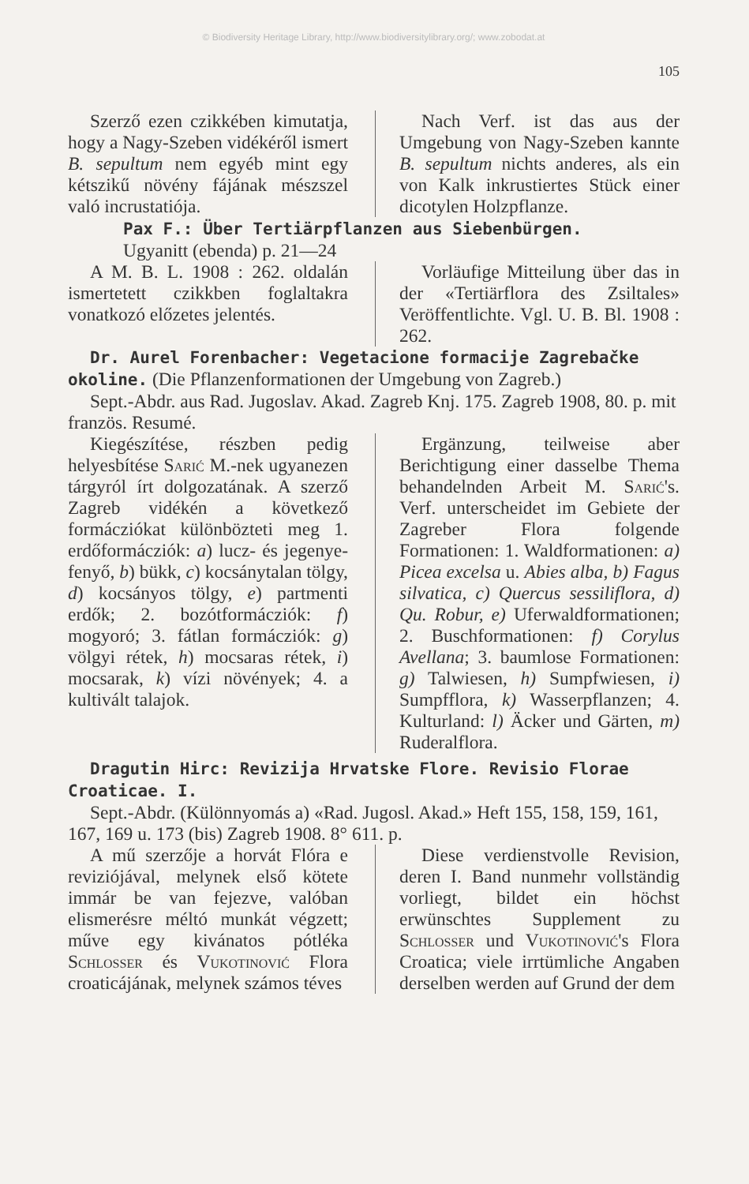© Biodiversity Heritage Library, http://www.biodiversitylibrary.org/; www.zobodat.at
105
Szerző ezen czikkében kimutatja, hogy a Nagy-Szeben vidékéről ismert B. sepultum nem egyéb mint egy kétszikű növény fájának mészszel való incrustatiója.
Nach Verf. ist das aus der Umgebung von Nagy-Szeben kannte B. sepultum nichts anderes, als ein von Kalk inkrustiertes Stück einer dicotylen Holzpflanze.
Pax F.: Über Tertiärpflanzen aus Siebenbürgen.
Ugyanitt (ebenda) p. 21—24
A M. B. L. 1908 : 262. oldalán ismertetett czikkben foglaltakra vonatkozó előzetes jelentés.
Vorläufige Mitteilung über das in der «Tertiärflora des Zsiltales» Veröffentlichte. Vgl. U. B. Bl. 1908 : 262.
Dr. Aurel Forenbacher: Vegetacione formacije Zagrebačke okoline. (Die Pflanzenformationen der Umgebung von Zagreb.)
Sept.-Abdr. aus Rad. Jugoslav. Akad. Zagreb Knj. 175. Zagreb 1908, 80. p. mit französ. Resumé.
Kiegészítése, részben pedig helyesbítése Sarić M.-nek ugyanezen tárgyról írt dolgozatának. A szerző Zagreb vidékén a következő formácziókat különbözteti meg 1. erdőformácziók: a) lucz- és jegenye-fenyő, b) bükk, c) kocsánytalan tölgy, d) kocsányos tölgy, e) partmenti erdők; 2. bozótformácziók: f) mogyoró; 3. fátlan formácziók: g) völgyi rétek, h) mocsaras rétek, i) mocsarak, k) vízi növények; 4. a kultivált talajok.
Ergänzung, teilweise aber Berichtigung einer dasselbe Thema behandelnden Arbeit M. Sarić's. Verf. unterscheidet im Gebiete der Zagreber Flora folgende Formationen: 1. Waldformationen: a) Picea excelsa u. Abies alba, b) Fagus silvatica, c) Quercus sessiliflora, d) Qu. Robur, e) Uferwaldformationen; 2. Buschformationen: f) Corylus Avellana; 3. baumlose Formationen: g) Talwiesen, h) Sumpfwiesen, i) Sumpfflora, k) Wasserpflanzen; 4. Kulturland: l) Äcker und Gärten, m) Ruderalflora.
Dragutin Hirc: Revizija Hrvatske Flore. Revisio Florae Croaticae. I.
Sept.-Abdr. (Különnyomás a) «Rad. Jugosl. Akad.» Heft 155, 158, 159, 161, 167, 169 u. 173 (bis) Zagreb 1908. 8° 611. p.
A mű szerzője a horvát Flóra e reviziójával, melynek első kötete immár be van fejezve, valóban elismerésre méltó munkát végzett; műve egy kivánatos pótléka Schlosser és Vukotinović Flora croaticájának, melynek számos téves
Diese verdienstvolle Revision, deren I. Band nunmehr vollständig vorliegt, bildet ein höchst erwünschtes Supplement zu Schlosser und Vukotinović's Flora Croatica; viele irrtümliche Angaben derselben werden auf Grund der dem